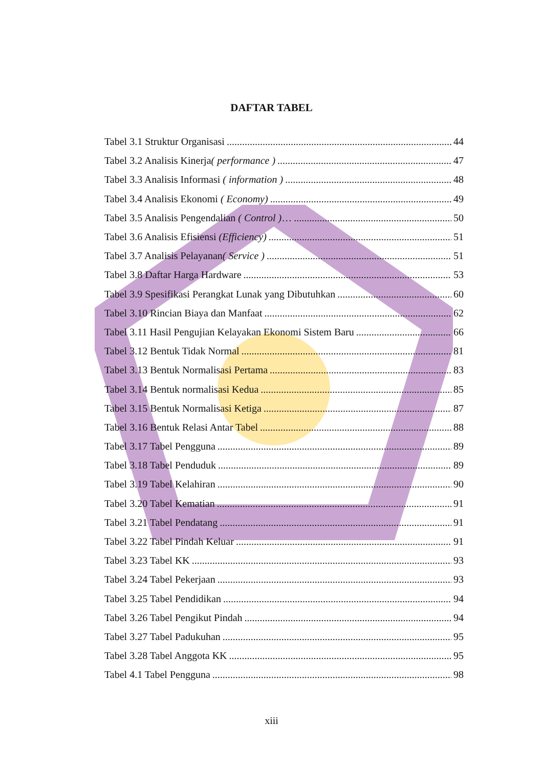DAFTAR TABEL
Tabel 3.1 Struktur Organisasi 44
Tabel 3.2 Analisis Kinerja( performance ) 47
Tabel 3.3 Analisis Informasi ( information ) 48
Tabel 3.4 Analisis Ekonomi ( Economy) 49
Tabel 3.5 Analisis Pengendalian ( Control )… 50
Tabel 3.6 Analisis Efisiensi (Efficiency) 51
Tabel 3.7 Analisis Pelayanan( Service ) 51
Tabel 3.8 Daftar Harga Hardware 53
Tabel 3.9 Spesifikasi Perangkat Lunak yang Dibutuhkan 60
Tabel 3.10 Rincian Biaya dan Manfaat 62
Tabel 3.11 Hasil Pengujian Kelayakan Ekonomi Sistem Baru 66
Tabel 3.12 Bentuk Tidak Normal 81
Tabel 3.13 Bentuk Normalisasi Pertama 83
Tabel 3.14 Bentuk normalisasi Kedua 85
Tabel 3.15 Bentuk Normalisasi Ketiga 87
Tabel 3.16 Bentuk Relasi Antar Tabel 88
Tabel 3.17 Tabel Pengguna 89
Tabel 3.18 Tabel Penduduk 89
Tabel 3.19 Tabel Kelahiran 90
Tabel 3.20 Tabel Kematian 91
Tabel 3.21 Tabel Pendatang 91
Tabel 3.22 Tabel Pindah Keluar 91
Tabel 3.23 Tabel KK 93
Tabel 3.24 Tabel Pekerjaan 93
Tabel 3.25 Tabel Pendidikan 94
Tabel 3.26 Tabel Pengikut Pindah 94
Tabel 3.27 Tabel Padukuhan 95
Tabel 3.28 Tabel Anggota KK 95
Tabel 4.1 Tabel Pengguna 98
xiii